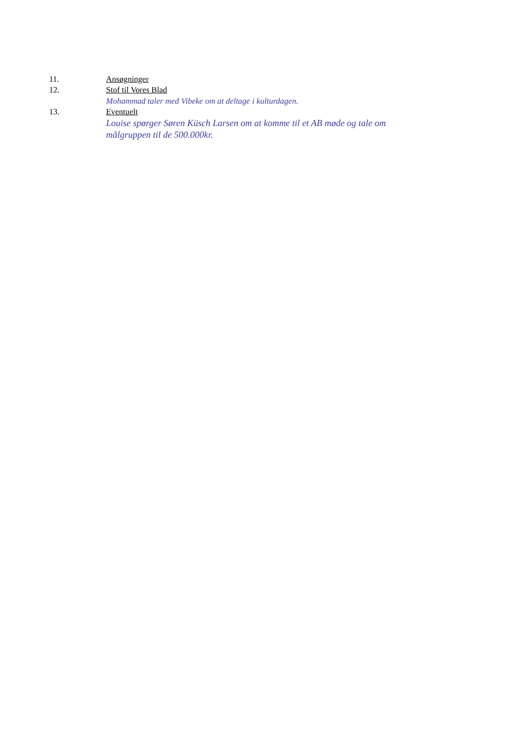11. Ansøgninger
12. Stof til Vores Blad
Mohammad taler med Vibeke om at deltage i kulturdagen.
13. Eventuelt
Louise spørger Søren Küsch Larsen om at komme til et AB møde og tale om målgruppen til de 500.000kr.